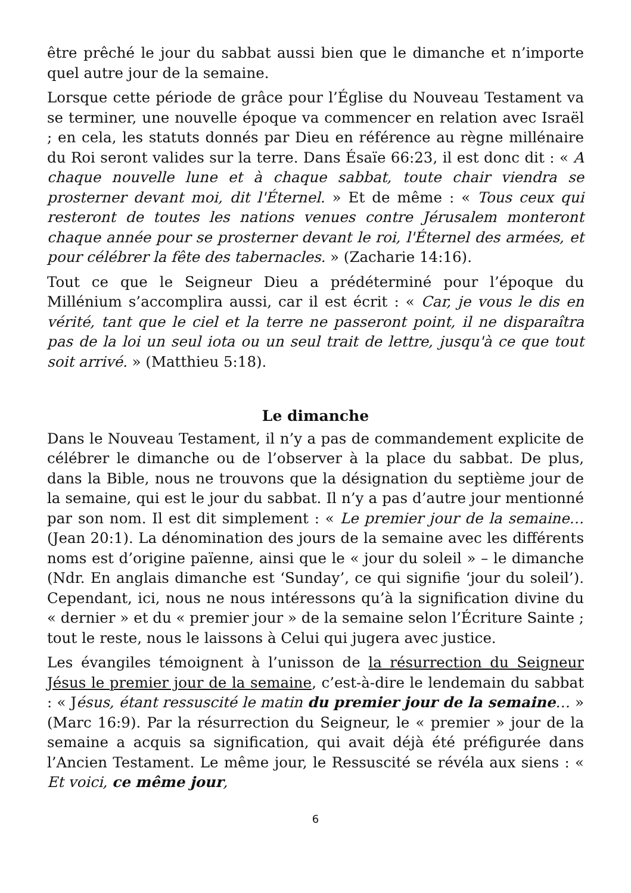être prêché le jour du sabbat aussi bien que le dimanche et n’importe quel autre jour de la semaine.
Lorsque cette période de grâce pour l’Église du Nouveau Testament va se terminer, une nouvelle époque va commencer en relation avec Israël ; en cela, les statuts donnés par Dieu en référence au règne millénaire du Roi seront valides sur la terre. Dans Ésaïe 66:23, il est donc dit : « A chaque nouvelle lune et à chaque sabbat, toute chair viendra se prosterner devant moi, dit l'Éternel. » Et de même : « Tous ceux qui resteront de toutes les nations venues contre Jérusalem monteront chaque année pour se prosterner devant le roi, l'Éternel des armées, et pour célébrer la fête des tabernacles. » (Zacharie 14:16).
Tout ce que le Seigneur Dieu a prédéterminé pour l’époque du Millénium s’accomplira aussi, car il est écrit : « Car, je vous le dis en vérité, tant que le ciel et la terre ne passeront point, il ne disparaîtra pas de la loi un seul iota ou un seul trait de lettre, jusqu'à ce que tout soit arrivé. » (Matthieu 5:18).
Le dimanche
Dans le Nouveau Testament, il n’y a pas de commandement explicite de célébrer le dimanche ou de l’observer à la place du sabbat. De plus, dans la Bible, nous ne trouvons que la désignation du septième jour de la semaine, qui est le jour du sabbat. Il n’y a pas d’autre jour mentionné par son nom. Il est dit simplement : « Le premier jour de la semaine… (Jean 20:1). La dénomination des jours de la semaine avec les différents noms est d’origine païenne, ainsi que le « jour du soleil » – le dimanche (Ndr. En anglais dimanche est ‘Sunday’, ce qui signifie ‘jour du soleil’). Cependant, ici, nous ne nous intéressons qu’à la signification divine du « dernier » et du « premier jour » de la semaine selon l’Écriture Sainte ; tout le reste, nous le laissons à Celui qui jugera avec justice.
Les évangiles témoignent à l’unisson de la résurrection du Seigneur Jésus le premier jour de la semaine, c’est-à-dire le lendemain du sabbat : « Jésus, étant ressuscité le matin du premier jour de la semaine… » (Marc 16:9). Par la résurrection du Seigneur, le « premier » jour de la semaine a acquis sa signification, qui avait déjà été préfigurée dans l’Ancien Testament. Le même jour, le Ressuscité se révéla aux siens : « Et voici, ce même jour,
6